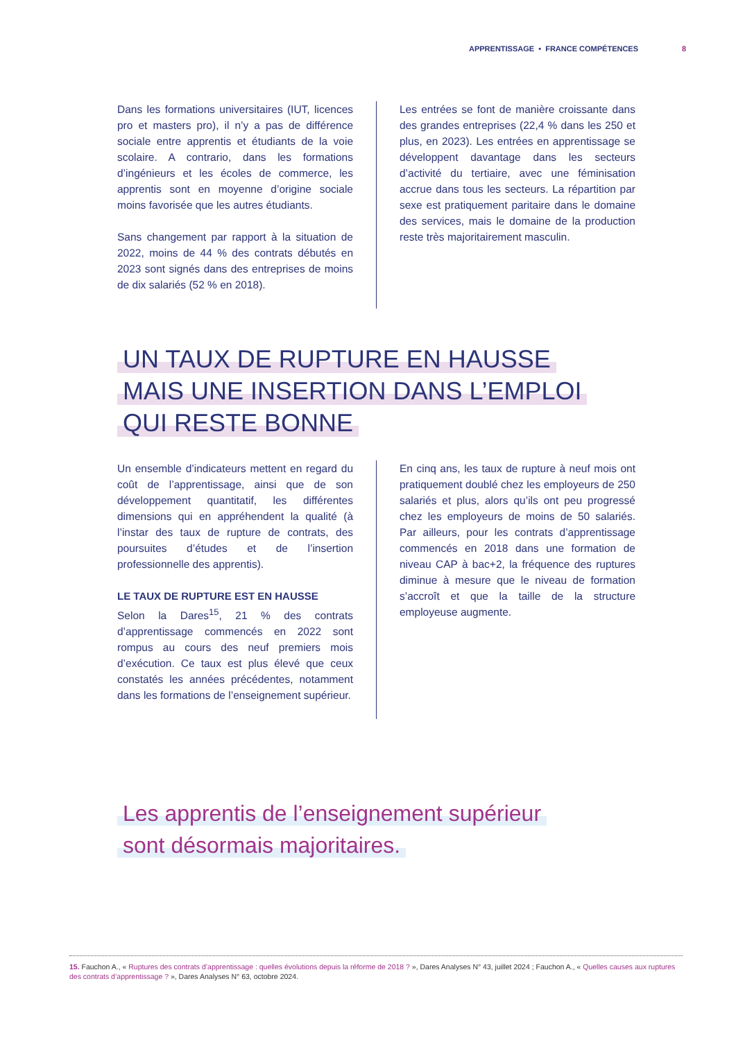APPRENTISSAGE • FRANCE COMPÉTENCES 8
Dans les formations universitaires (IUT, licences pro et masters pro), il n’y a pas de différence sociale entre apprentis et étudiants de la voie scolaire. A contrario, dans les formations d’ingénieurs et les écoles de commerce, les apprentis sont en moyenne d’origine sociale moins favorisée que les autres étudiants.
Sans changement par rapport à la situation de 2022, moins de 44 % des contrats débutés en 2023 sont signés dans des entreprises de moins de dix salariés (52 % en 2018).
Les entrées se font de manière croissante dans des grandes entreprises (22,4 % dans les 250 et plus, en 2023). Les entrées en apprentissage se développent davantage dans les secteurs d’activité du tertiaire, avec une féminisation accrue dans tous les secteurs. La répartition par sexe est pratiquement paritaire dans le domaine des services, mais le domaine de la production reste très majoritairement masculin.
UN TAUX DE RUPTURE EN HAUSSE
MAIS UNE INSERTION DANS L’EMPLOI
QUI RESTE BONNE
Un ensemble d’indicateurs mettent en regard du coût de l’apprentissage, ainsi que de son développement quantitatif, les différentes dimensions qui en appréhendent la qualité (à l’instar des taux de rupture de contrats, des poursuites d’études et de l’insertion professionnelle des apprentis).
LE TAUX DE RUPTURE EST EN HAUSSE
Selon la Dares<sup>15</sup>, 21 % des contrats d’apprentissage commencés en 2022 sont rompus au cours des neuf premiers mois d’exécution. Ce taux est plus élevé que ceux constatés les années précédentes, notamment dans les formations de l’enseignement supérieur.
En cinq ans, les taux de rupture à neuf mois ont pratiquement doublé chez les employeurs de 250 salariés et plus, alors qu’ils ont peu progressé chez les employeurs de moins de 50 salariés. Par ailleurs, pour les contrats d’apprentissage commencés en 2018 dans une formation de niveau CAP à bac+2, la fréquence des ruptures diminue à mesure que le niveau de formation s’accroît et que la taille de la structure employeuse augmente.
Les apprentis de l’enseignement supérieur
sont désormais majoritaires.
15. Fauchon A., « Ruptures des contrats d’apprentissage : quelles évolutions depuis la réforme de 2018 ? », Dares Analyses N° 43, juillet 2024 ; Fauchon A., « Quelles causes aux ruptures des contrats d’apprentissage ? », Dares Analyses N° 63, octobre 2024.